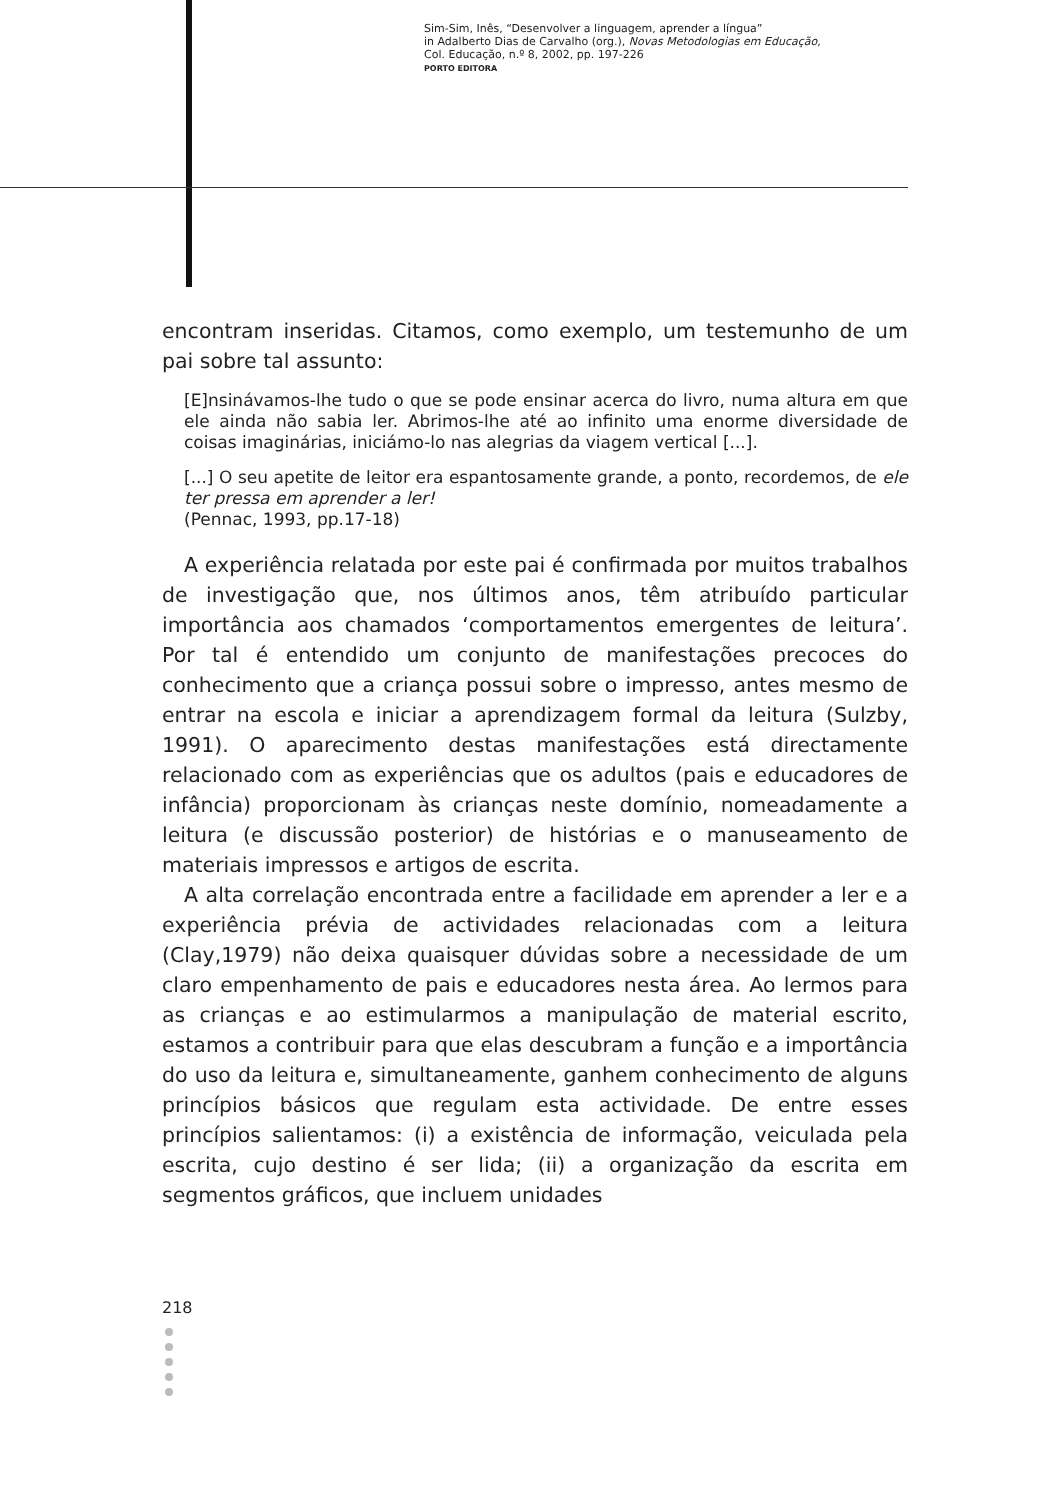Sim-Sim, Inês, “Desenvolver a linguagem, aprender a língua”
in Adalberto Dias de Carvalho (org.), Novas Metodologias em Educação,
Col. Educação, n.º 8, 2002, pp. 197-226
PORTO EDITORA
encontram inseridas. Citamos, como exemplo, um testemunho de um pai sobre tal assunto:
[E]nsinávamos-lhe tudo o que se pode ensinar acerca do livro, numa altura em que ele ainda não sabia ler. Abrimos-lhe até ao infinito uma enorme diversidade de coisas imaginárias, iniciámo-lo nas alegrias da viagem vertical [...].
[...] O seu apetite de leitor era espantosamente grande, a ponto, recordemos, de ele ter pressa em aprender a ler!
(Pennac, 1993, pp.17-18)
A experiência relatada por este pai é confirmada por muitos trabalhos de investigação que, nos últimos anos, têm atribuído particular importância aos chamados ‘comportamentos emergentes de leitura’. Por tal é entendido um conjunto de manifestações precoces do conhecimento que a criança possui sobre o impresso, antes mesmo de entrar na escola e iniciar a aprendizagem formal da leitura (Sulzby, 1991). O aparecimento destas manifestações está directamente relacionado com as experiências que os adultos (pais e educadores de infância) proporcionam às crianças neste domínio, nomeadamente a leitura (e discussão posterior) de histórias e o manuseamento de materiais impressos e artigos de escrita.
A alta correlação encontrada entre a facilidade em aprender a ler e a experiência prévia de actividades relacionadas com a leitura (Clay,1979) não deixa quaisquer dúvidas sobre a necessidade de um claro empenhamento de pais e educadores nesta área. Ao lermos para as crianças e ao estimularmos a manipulação de material escrito, estamos a contribuir para que elas descubram a função e a importância do uso da leitura e, simultaneamente, ganhem conhecimento de alguns princípios básicos que regulam esta actividade. De entre esses princípios salientamos: (i) a existência de informação, veiculada pela escrita, cujo destino é ser lida; (ii) a organização da escrita em segmentos gráficos, que incluem unidades
218